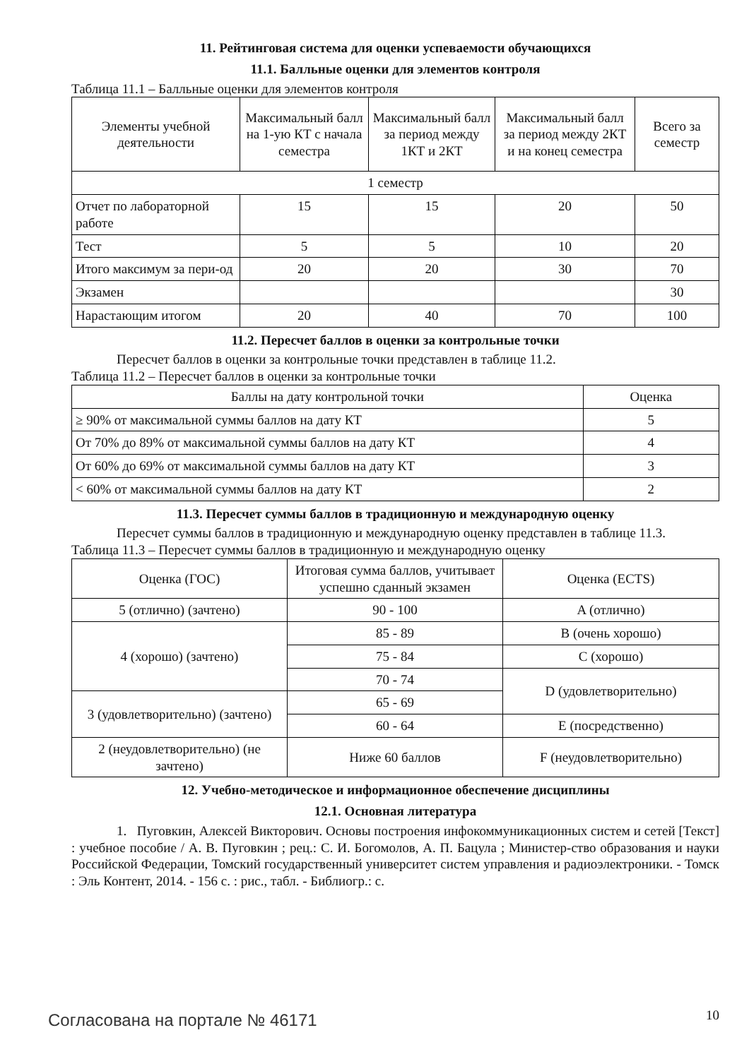11. Рейтинговая система для оценки успеваемости обучающихся
11.1. Балльные оценки для элементов контроля
Таблица 11.1 – Балльные оценки для элементов контроля
| Элементы учебной деятельности | Максимальный балл на 1-ую КТ с начала семестра | Максимальный балл за период между 1КТ и 2КТ | Максимальный балл за период между 2КТ и на конец семестра | Всего за семестр |
| --- | --- | --- | --- | --- |
| 1 семестр | | | | |
| Отчет по лабораторной работе | 15 | 15 | 20 | 50 |
| Тест | 5 | 5 | 10 | 20 |
| Итого максимум за пери-од | 20 | 20 | 30 | 70 |
| Экзамен | | | | 30 |
| Нарастающим итогом | 20 | 40 | 70 | 100 |
11.2. Пересчет баллов в оценки за контрольные точки
Пересчет баллов в оценки за контрольные точки представлен в таблице 11.2.
Таблица 11.2 – Пересчет баллов в оценки за контрольные точки
| Баллы на дату контрольной точки | Оценка |
| --- | --- |
| ≥ 90% от максимальной суммы баллов на дату КТ | 5 |
| От 70% до 89% от максимальной суммы баллов на дату КТ | 4 |
| От 60% до 69% от максимальной суммы баллов на дату КТ | 3 |
| < 60% от максимальной суммы баллов на дату КТ | 2 |
11.3. Пересчет суммы баллов в традиционную и международную оценку
Пересчет суммы баллов в традиционную и международную оценку представлен в таблице 11.3.
Таблица 11.3 – Пересчет суммы баллов в традиционную и международную оценку
| Оценка (ГОС) | Итоговая сумма баллов, учитывает успешно сданный экзамен | Оценка (ECTS) |
| --- | --- | --- |
| 5 (отлично) (зачтено) | 90 - 100 | A (отлично) |
| 4 (хорошо) (зачтено) | 85 - 89 | B (очень хорошо) |
| | 75 - 84 | C (хорошо) |
| | 70 - 74 | D (удовлетворительно) |
| 3 (удовлетворительно) (зачтено) | 65 - 69 | |
| | 60 - 64 | E (посредственно) |
| 2 (неудовлетворительно) (не зачтено) | Ниже 60 баллов | F (неудовлетворительно) |
12. Учебно-методическое и информационное обеспечение дисциплины
12.1. Основная литература
1. Пуговкин, Алексей Викторович. Основы построения инфокоммуникационных систем и сетей [Текст] : учебное пособие / А. В. Пуговкин ; рец.: С. И. Богомолов, А. П. Бацула ; Министер-ство образования и науки Российской Федерации, Томский государственный университет систем управления и радиоэлектроники. - Томск : Эль Контент, 2014. - 156 с. : рис., табл. - Библиогр.: с.
Согласована на портале № 46171 10